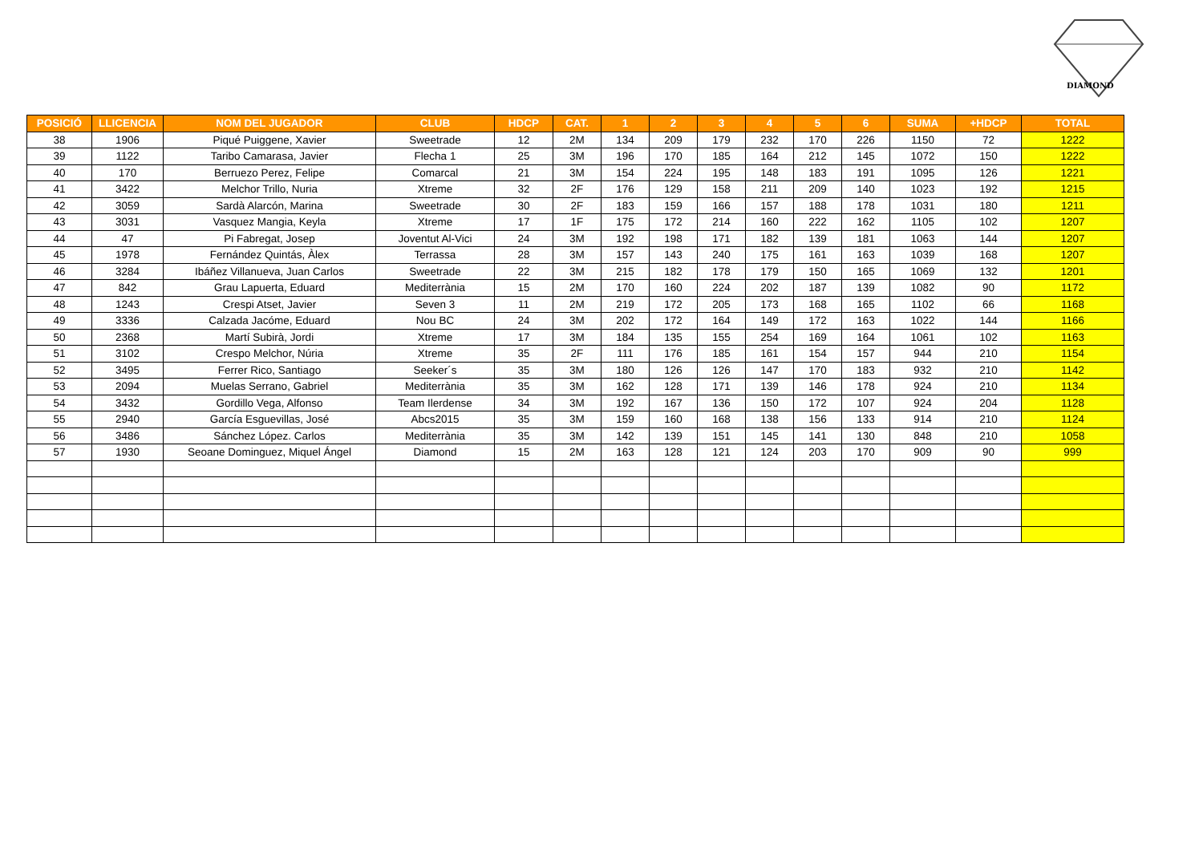DIAMOND
| POSICIÓ | LLICENCIA | NOM DEL JUGADOR | CLUB | HDCP | CAT. | 1 | 2 | 3 | 4 | 5 | 6 | SUMA | +HDCP | TOTAL |
| --- | --- | --- | --- | --- | --- | --- | --- | --- | --- | --- | --- | --- | --- | --- |
| 38 | 1906 | Piqué Puiggene, Xavier | Sweetrade | 12 | 2M | 134 | 209 | 179 | 232 | 170 | 226 | 1150 | 72 | 1222 |
| 39 | 1122 | Taribo Camarasa, Javier | Flecha 1 | 25 | 3M | 196 | 170 | 185 | 164 | 212 | 145 | 1072 | 150 | 1222 |
| 40 | 170 | Berruezo Perez, Felipe | Comarcal | 21 | 3M | 154 | 224 | 195 | 148 | 183 | 191 | 1095 | 126 | 1221 |
| 41 | 3422 | Melchor Trillo, Nuria | Xtreme | 32 | 2F | 176 | 129 | 158 | 211 | 209 | 140 | 1023 | 192 | 1215 |
| 42 | 3059 | Sardà Alarcón, Marina | Sweetrade | 30 | 2F | 183 | 159 | 166 | 157 | 188 | 178 | 1031 | 180 | 1211 |
| 43 | 3031 | Vasquez Mangia, Keyla | Xtreme | 17 | 1F | 175 | 172 | 214 | 160 | 222 | 162 | 1105 | 102 | 1207 |
| 44 | 47 | Pi Fabregat, Josep | Joventut Al-Vici | 24 | 3M | 192 | 198 | 171 | 182 | 139 | 181 | 1063 | 144 | 1207 |
| 45 | 1978 | Fernández Quintás, Àlex | Terrassa | 28 | 3M | 157 | 143 | 240 | 175 | 161 | 163 | 1039 | 168 | 1207 |
| 46 | 3284 | Ibáñez Villanueva, Juan Carlos | Sweetrade | 22 | 3M | 215 | 182 | 178 | 179 | 150 | 165 | 1069 | 132 | 1201 |
| 47 | 842 | Grau Lapuerta, Eduard | Mediterrània | 15 | 2M | 170 | 160 | 224 | 202 | 187 | 139 | 1082 | 90 | 1172 |
| 48 | 1243 | Crespi Atset, Javier | Seven 3 | 11 | 2M | 219 | 172 | 205 | 173 | 168 | 165 | 1102 | 66 | 1168 |
| 49 | 3336 | Calzada Jacóme, Eduard | Nou BC | 24 | 3M | 202 | 172 | 164 | 149 | 172 | 163 | 1022 | 144 | 1166 |
| 50 | 2368 | Martí Subirà, Jordi | Xtreme | 17 | 3M | 184 | 135 | 155 | 254 | 169 | 164 | 1061 | 102 | 1163 |
| 51 | 3102 | Crespo Melchor, Núria | Xtreme | 35 | 2F | 111 | 176 | 185 | 161 | 154 | 157 | 944 | 210 | 1154 |
| 52 | 3495 | Ferrer Rico, Santiago | Seeker´s | 35 | 3M | 180 | 126 | 126 | 147 | 170 | 183 | 932 | 210 | 1142 |
| 53 | 2094 | Muelas Serrano, Gabriel | Mediterrània | 35 | 3M | 162 | 128 | 171 | 139 | 146 | 178 | 924 | 210 | 1134 |
| 54 | 3432 | Gordillo Vega, Alfonso | Team Ilerdense | 34 | 3M | 192 | 167 | 136 | 150 | 172 | 107 | 924 | 204 | 1128 |
| 55 | 2940 | García Esguevillas, José | Abcs2015 | 35 | 3M | 159 | 160 | 168 | 138 | 156 | 133 | 914 | 210 | 1124 |
| 56 | 3486 | Sánchez López. Carlos | Mediterrània | 35 | 3M | 142 | 139 | 151 | 145 | 141 | 130 | 848 | 210 | 1058 |
| 57 | 1930 | Seoane Dominguez, Miquel Ángel | Diamond | 15 | 2M | 163 | 128 | 121 | 124 | 203 | 170 | 909 | 90 | 999 |